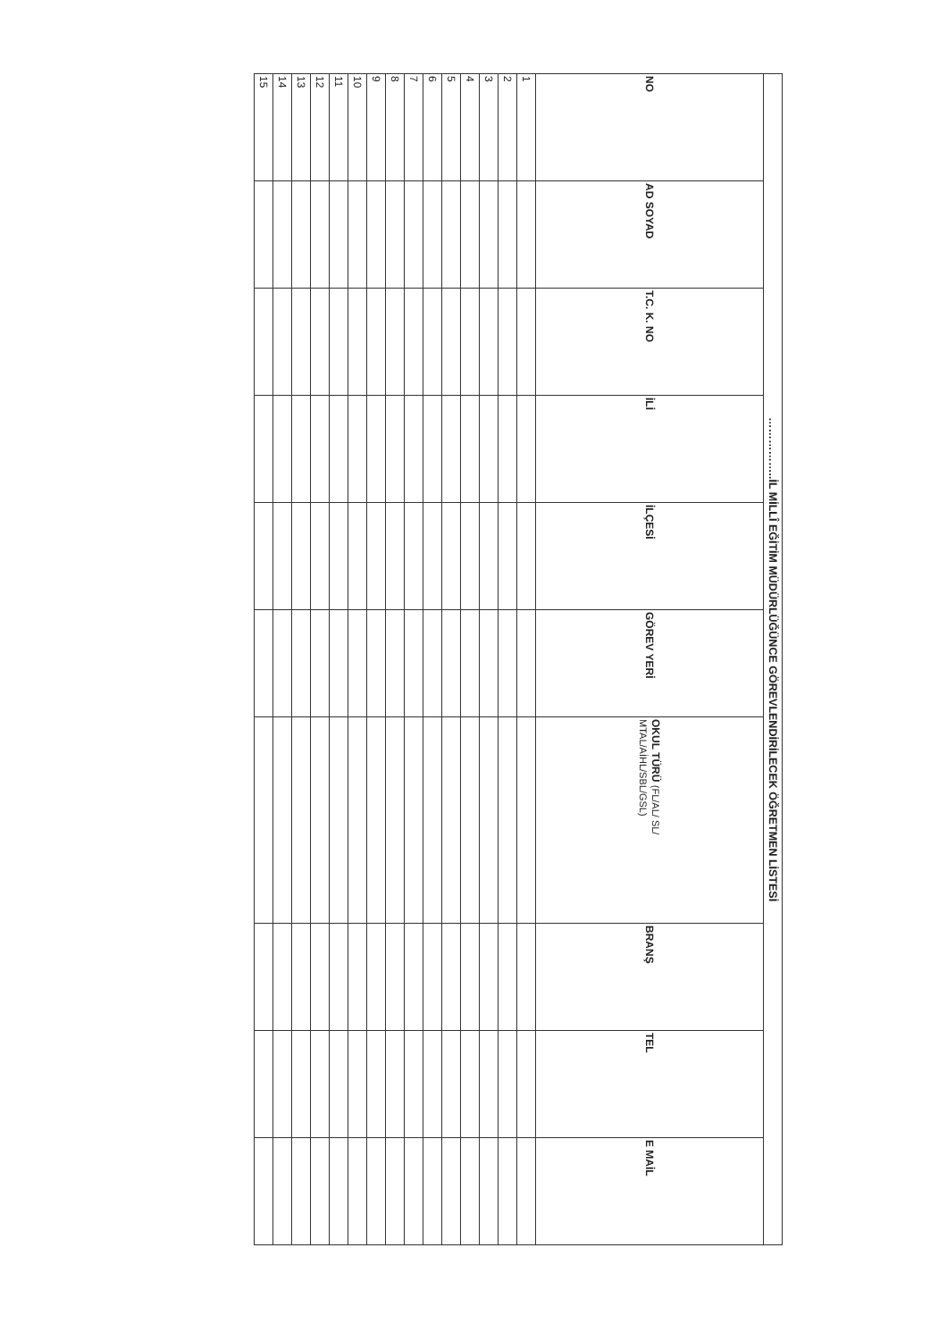| ……………..İL MİLLÎ EĞİTİM MÜDÜRLÜĞÜNCE GÖREVLENDİRİLECEK ÖĞRETMEN LİSTESİ | | | | | | | | | |
| --- | --- | --- | --- | --- | --- | --- | --- | --- | --- |
| NO | AD SOYAD | T.C. K. NO | İLİ | İLÇESİ | GÖREV YERİ | OKUL TÜRÜ (FL/AL/ SL/ MTAL/AİHL/SBL/GSL) | BRANŞ | TEL | E MAİL |
| 1 | | | | | | | | | |
| 2 | | | | | | | | | |
| 3 | | | | | | | | | |
| 4 | | | | | | | | | |
| 5 | | | | | | | | | |
| 6 | | | | | | | | | |
| 7 | | | | | | | | | |
| 8 | | | | | | | | | |
| 9 | | | | | | | | | |
| 10 | | | | | | | | | |
| 11 | | | | | | | | | |
| 12 | | | | | | | | | |
| 13 | | | | | | | | | |
| 14 | | | | | | | | | |
| 15 | | | | | | | | | |